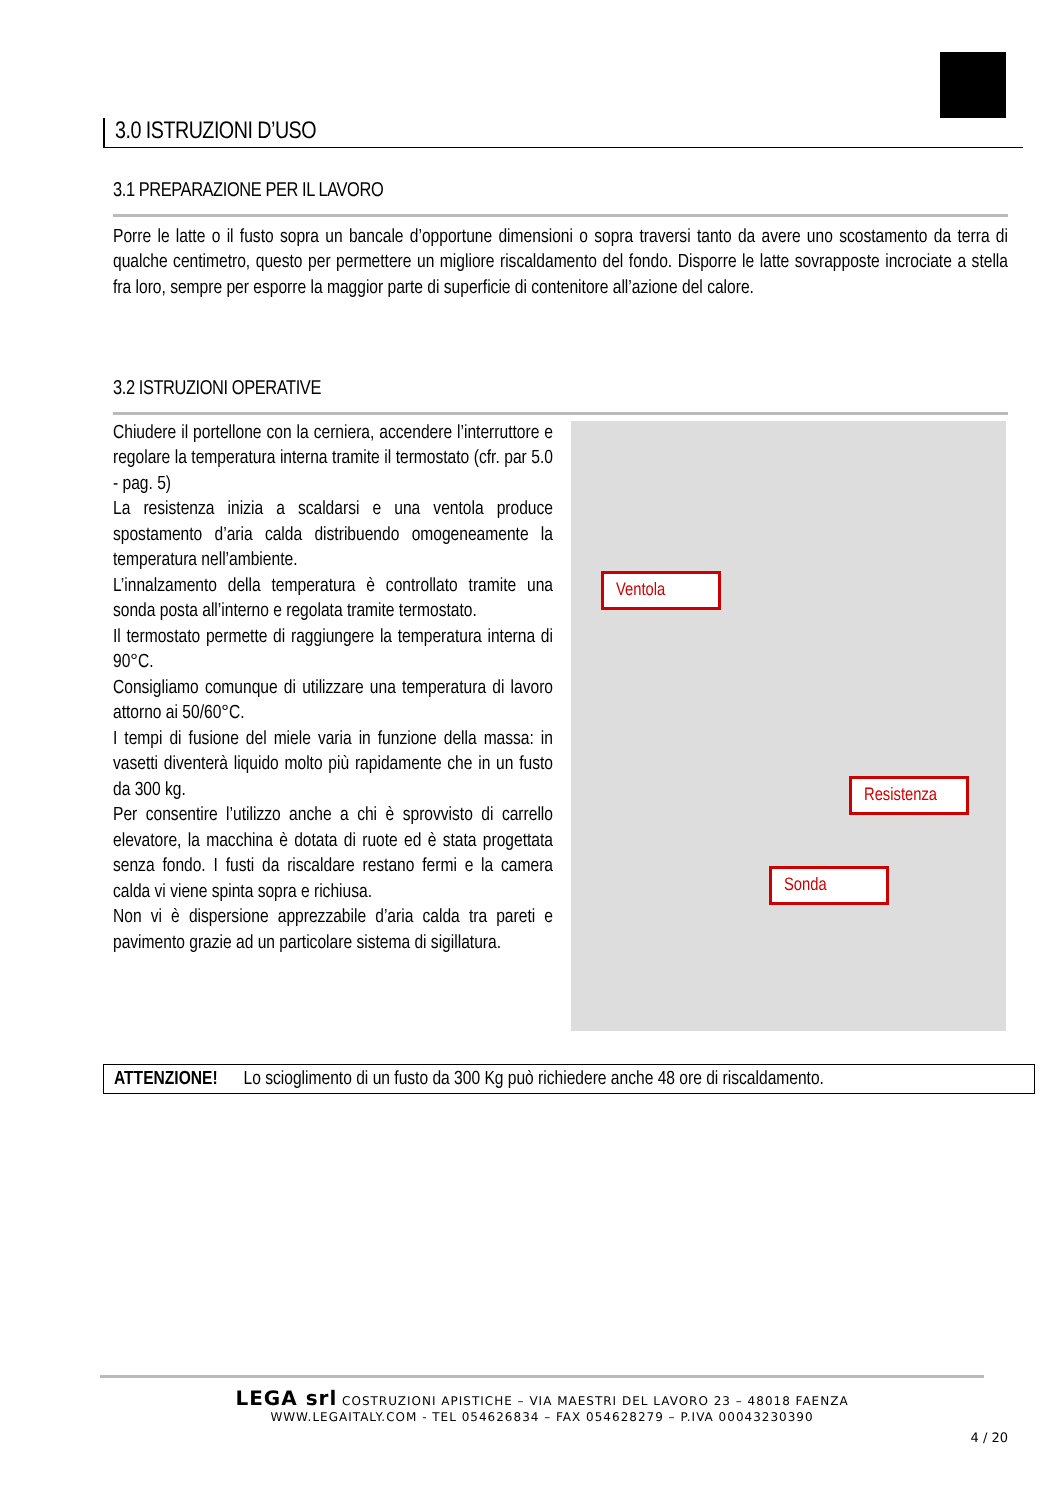3.0 ISTRUZIONI D’USO
3.1 PREPARAZIONE PER IL LAVORO
Porre le latte o il fusto sopra un bancale d’opportune dimensioni o sopra traversi tanto da avere uno scostamento da terra di qualche centimetro, questo per permettere un migliore riscaldamento del fondo. Disporre le latte sovrapposte incrociate a stella fra loro, sempre per esporre la maggior parte di superficie di contenitore all’azione del calore.
3.2 ISTRUZIONI OPERATIVE
Chiudere il portellone con la cerniera, accendere l’interruttore e regolare la temperatura interna tramite il termostato (cfr. par 5.0 - pag. 5)
La resistenza inizia a scaldarsi e una ventola produce spostamento d’aria calda distribuendo omogeneamente la temperatura nell’ambiente.
L’innalzamento della temperatura è controllato tramite una sonda posta all’interno e regolata tramite termostato.
Il termostato permette di raggiungere la temperatura interna di 90°C.
Consigliamo comunque di utilizzare una temperatura di lavoro attorno ai 50/60°C.
I tempi di fusione del miele varia in funzione della massa: in vasetti diventerà liquido molto più rapidamente che in un fusto da 300 kg.
Per consentire l’utilizzo anche a chi è sprovvisto di carrello elevatore, la macchina è dotata di ruote ed è stata progettata senza fondo. I fusti da riscaldare restano fermi e la camera calda vi viene spinta sopra e richiusa.
Non vi è dispersione apprezzabile d’aria calda tra pareti e pavimento grazie ad un particolare sistema di sigillatura.
Ventola
Resistenza
Sonda
ATTENZIONE! Lo scioglimento di un fusto da 300 Kg può richiedere anche 48 ore di riscaldamento.
LEGA srl COSTRUZIONI APISTICHE – VIA MAESTRI DEL LAVORO 23 – 48018 FAENZA
WWW.LEGAITALY.COM - TEL 054626834 – FAX 054628279 – P.IVA 00043230390
4 / 20